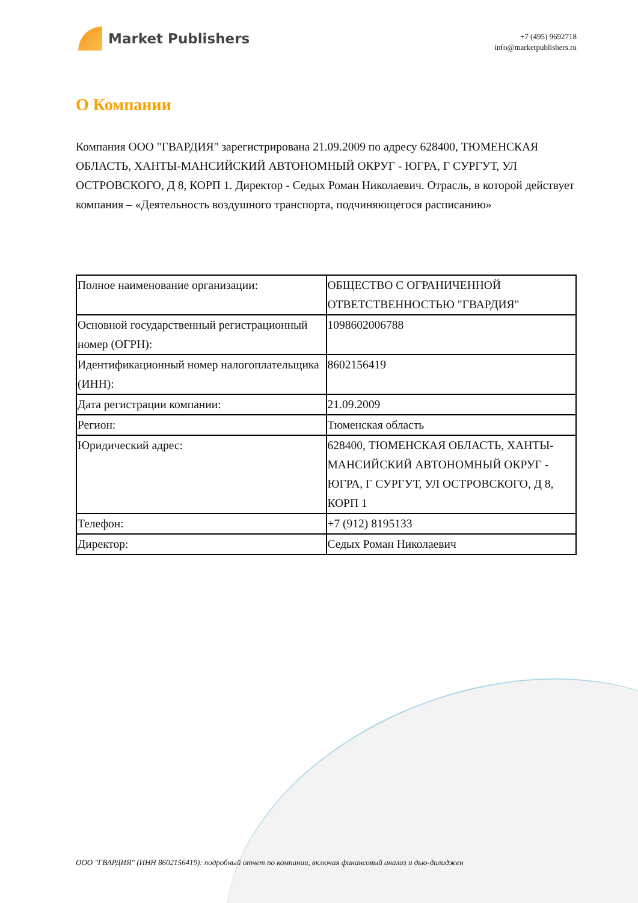Market Publishers
+7 (495) 9692718
info@marketpublishers.ru
О Компании
Компания ООО "ГВАРДИЯ" зарегистрирована 21.09.2009 по адресу 628400, ТЮМЕНСКАЯ ОБЛАСТЬ, ХАНТЫ-МАНСИЙСКИЙ АВТОНОМНЫЙ ОКРУГ - ЮГРА, Г СУРГУТ, УЛ ОСТРОВСКОГО, Д 8, КОРП 1. Директор - Седых Роман Николаевич. Отрасль, в которой действует компания – «Деятельность воздушного транспорта, подчиняющегося расписанию»
| Полное наименование организации: | ОБЩЕСТВО С ОГРАНИЧЕННОЙ ОТВЕТСТВЕННОСТЬЮ "ГВАРДИЯ" |
| Основной государственный регистрационный номер (ОГРН): | 1098602006788 |
| Идентификационный номер налогоплательщика (ИНН): | 8602156419 |
| Дата регистрации компании: | 21.09.2009 |
| Регион: | Тюменская область |
| Юридический адрес: | 628400, ТЮМЕНСКАЯ ОБЛАСТЬ, ХАНТЫ-МАНСИЙСКИЙ АВТОНОМНЫЙ ОКРУГ - ЮГРА, Г СУРГУТ, УЛ ОСТРОВСКОГО, Д 8, КОРП 1 |
| Телефон: | +7 (912) 8195133 |
| Директор: | Седых Роман Николаевич |
ООО "ГВАРДИЯ" (ИНН 8602156419): подробный отчет по компании, включая финансовый анализ и дью-дилиджен